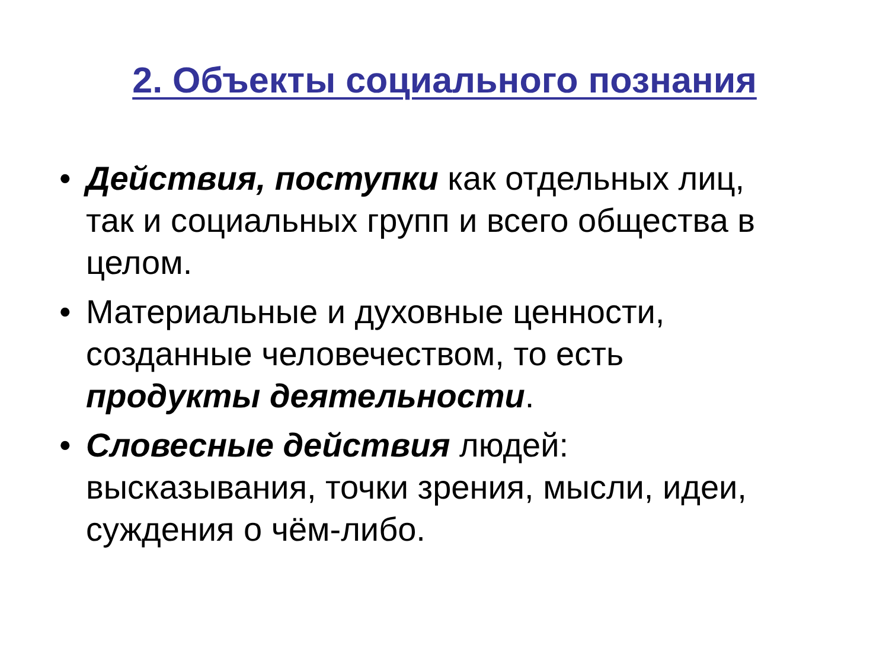2. Объекты социального познания
• Действия, поступки как отдельных лиц, так и социальных групп и всего общества в целом.
• Материальные и духовные ценности, созданные человечеством, то есть продукты деятельности.
• Словесные действия людей: высказывания, точки зрения, мысли, идеи, суждения о чём-либо.